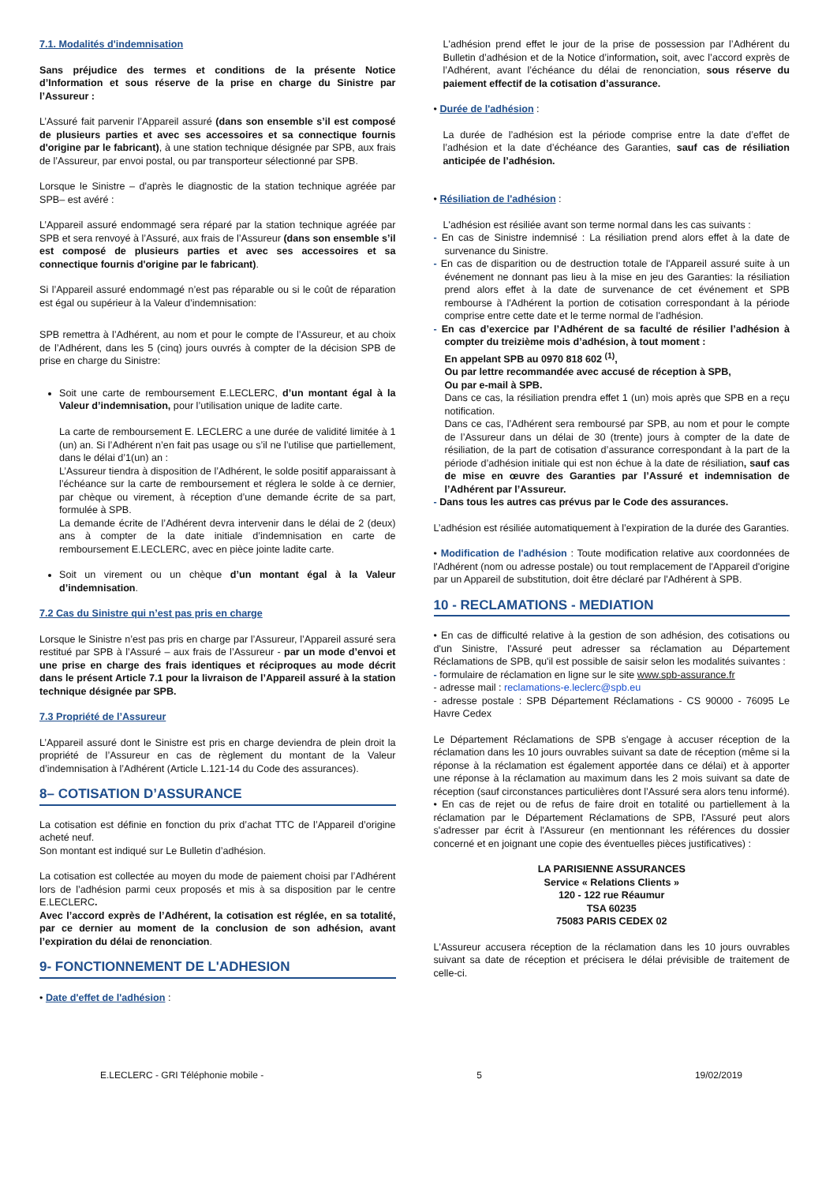7.1. Modalités d'indemnisation
Sans préjudice des termes et conditions de la présente Notice d’Information et sous réserve de la prise en charge du Sinistre par l’Assureur :
L’Assuré fait parvenir l’Appareil assuré (dans son ensemble s’il est composé de plusieurs parties et avec ses accessoires et sa connectique fournis d'origine par le fabricant), à une station technique désignée par SPB, aux frais de l’Assureur, par envoi postal, ou par transporteur sélectionné par SPB.
Lorsque le Sinistre – d'après le diagnostic de la station technique agréée par SPB– est avéré :
L’Appareil assuré endommagé sera réparé par la station technique agréée par SPB et sera renvoyé à l’Assuré, aux frais de l’Assureur (dans son ensemble s’il est composé de plusieurs parties et avec ses accessoires et sa connectique fournis d'origine par le fabricant).
Si l’Appareil assuré endommagé n’est pas réparable ou si le coût de réparation est égal ou supérieur à la Valeur d’indemnisation:
SPB remettra à l’Adhérent, au nom et pour le compte de l’Assureur, et au choix de l’Adhérent, dans les 5 (cinq) jours ouvrés à compter de la décision SPB de prise en charge du Sinistre:
Soit une carte de remboursement E.LECLERC, d’un montant égal à la Valeur d’indemnisation, pour l’utilisation unique de ladite carte.
La carte de remboursement E. LECLERC a une durée de validité limitée à 1 (un) an. Si l’Adhérent n’en fait pas usage ou s’il ne l’utilise que partiellement, dans le délai d’1(un) an :
L’Assureur tiendra à disposition de l’Adhérent, le solde positif apparaissant à l’échéance sur la carte de remboursement et réglera le solde à ce dernier, par chèque ou virement, à réception d’une demande écrite de sa part, formulée à SPB.
La demande écrite de l’Adhérent devra intervenir dans le délai de 2 (deux) ans à compter de la date initiale d’indemnisation en carte de remboursement E.LECLERC, avec en pièce jointe ladite carte.
Soit un virement ou un chèque d’un montant égal à la Valeur d’indemnisation.
7.2 Cas du Sinistre qui n’est pas pris en charge
Lorsque le Sinistre n’est pas pris en charge par l’Assureur, l’Appareil assuré sera restitué par SPB à l’Assuré – aux frais de l’Assureur - par un mode d’envoi et une prise en charge des frais identiques et réciproques au mode décrit dans le présent Article 7.1 pour la livraison de l’Appareil assuré à la station technique désignée par SPB.
7.3 Propriété de l’Assureur
L’Appareil assuré dont le Sinistre est pris en charge deviendra de plein droit la propriété de l’Assureur en cas de règlement du montant de la Valeur d’indemnisation à l’Adhérent (Article L.121-14 du Code des assurances).
8– COTISATION D’ASSURANCE
La cotisation est définie en fonction du prix d’achat TTC de l’Appareil d’origine acheté neuf.
Son montant est indiqué sur Le Bulletin d’adhésion.
La cotisation est collectée au moyen du mode de paiement choisi par l’Adhérent lors de l’adhésion parmi ceux proposés et mis à sa disposition par le centre E.LECLERC.
Avec l’accord exprès de l’Adhérent, la cotisation est réglée, en sa totalité, par ce dernier au moment de la conclusion de son adhésion, avant l’expiration du délai de renonciation.
9- FONCTIONNEMENT DE L'ADHESION
• Date d'effet de l'adhésion :
L'adhésion prend effet le jour de la prise de possession par l’Adhérent du Bulletin d’adhésion et de la Notice d’information, soit, avec l’accord exprès de l’Adhérent, avant l’échéance du délai de renonciation, sous réserve du paiement effectif de la cotisation d’assurance.
• Durée de l'adhésion :
La durée de l’adhésion est la période comprise entre la date d’effet de l’adhésion et la date d’échéance des Garanties, sauf cas de résiliation anticipée de l’adhésion.
• Résiliation de l'adhésion :
L'adhésion est résiliée avant son terme normal dans les cas suivants :
- En cas de Sinistre indemnisé : La résiliation prend alors effet à la date de survenance du Sinistre.
- En cas de disparition ou de destruction totale de l'Appareil assuré suite à un événement ne donnant pas lieu à la mise en jeu des Garanties: la résiliation prend alors effet à la date de survenance de cet événement et SPB rembourse à l'Adhérent la portion de cotisation correspondant à la période comprise entre cette date et le terme normal de l'adhésion.
- En cas d’exercice par l’Adhérent de sa faculté de résilier l’adhésion à compter du treizième mois d’adhésion, à tout moment :
En appelant SPB au 0970 818 602 <sup>(1)</sup>,
Ou par lettre recommandée avec accusé de réception à SPB,
Ou par e-mail à SPB.
Dans ce cas, la résiliation prendra effet 1 (un) mois après que SPB en a reçu notification.
Dans ce cas, l’Adhérent sera remboursé par SPB, au nom et pour le compte de l’Assureur dans un délai de 30 (trente) jours à compter de la date de résiliation, de la part de cotisation d’assurance correspondant à la part de la période d’adhésion initiale qui est non échue à la date de résiliation, sauf cas de mise en œuvre des Garanties par l’Assuré et indemnisation de l’Adhérent par l’Assureur.
- Dans tous les autres cas prévus par le Code des assurances.
L’adhésion est résiliée automatiquement à l’expiration de la durée des Garanties.
• Modification de l'adhésion : Toute modification relative aux coordonnées de l'Adhérent (nom ou adresse postale) ou tout remplacement de l'Appareil d'origine par un Appareil de substitution, doit être déclaré par l'Adhérent à SPB.
10 - RECLAMATIONS - MEDIATION
• En cas de difficulté relative à la gestion de son adhésion, des cotisations ou d'un Sinistre, l'Assuré peut adresser sa réclamation au Département Réclamations de SPB, qu'il est possible de saisir selon les modalités suivantes :
- formulaire de réclamation en ligne sur le site www.spb-assurance.fr
- adresse mail : reclamations-e.leclerc@spb.eu
- adresse postale : SPB Département Réclamations - CS 90000 - 76095 Le Havre Cedex
Le Département Réclamations de SPB s'engage à accuser réception de la réclamation dans les 10 jours ouvrables suivant sa date de réception (même si la réponse à la réclamation est également apportée dans ce délai) et à apporter une réponse à la réclamation au maximum dans les 2 mois suivant sa date de réception (sauf circonstances particulières dont l’Assuré sera alors tenu informé).
• En cas de rejet ou de refus de faire droit en totalité ou partiellement à la réclamation par le Département Réclamations de SPB, l'Assuré peut alors s'adresser par écrit à l'Assureur (en mentionnant les références du dossier concerné et en joignant une copie des éventuelles pièces justificatives) :
LA PARISIENNE ASSURANCES
Service « Relations Clients »
120 - 122 rue Réaumur
TSA 60235
75083 PARIS CEDEX 02
L'Assureur accusera réception de la réclamation dans les 10 jours ouvrables suivant sa date de réception et précisera le délai prévisible de traitement de celle-ci.
E.LECLERC - GRI Téléphonie mobile - 5 19/02/2019